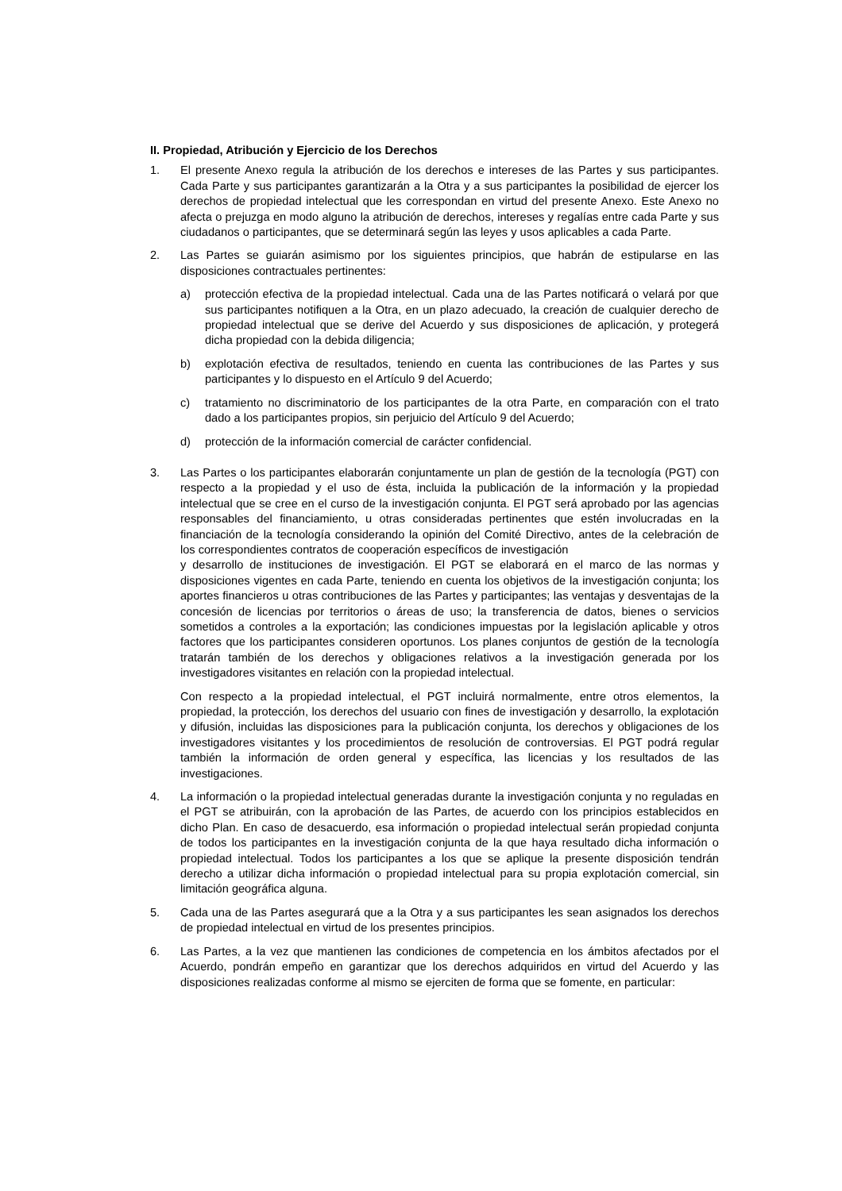II. Propiedad, Atribución y Ejercicio de los Derechos
1. El presente Anexo regula la atribución de los derechos e intereses de las Partes y sus participantes. Cada Parte y sus participantes garantizarán a la Otra y a sus participantes la posibilidad de ejercer los derechos de propiedad intelectual que les correspondan en virtud del presente Anexo. Este Anexo no afecta o prejuzga en modo alguno la atribución de derechos, intereses y regalías entre cada Parte y sus ciudadanos o participantes, que se determinará según las leyes y usos aplicables a cada Parte.
2. Las Partes se guiarán asimismo por los siguientes principios, que habrán de estipularse en las disposiciones contractuales pertinentes:
a) protección efectiva de la propiedad intelectual. Cada una de las Partes notificará o velará por que sus participantes notifiquen a la Otra, en un plazo adecuado, la creación de cualquier derecho de propiedad intelectual que se derive del Acuerdo y sus disposiciones de aplicación, y protegerá dicha propiedad con la debida diligencia;
b) explotación efectiva de resultados, teniendo en cuenta las contribuciones de las Partes y sus participantes y lo dispuesto en el Artículo 9 del Acuerdo;
c) tratamiento no discriminatorio de los participantes de la otra Parte, en comparación con el trato dado a los participantes propios, sin perjuicio del Artículo 9 del Acuerdo;
d) protección de la información comercial de carácter confidencial.
3. Las Partes o los participantes elaborarán conjuntamente un plan de gestión de la tecnología (PGT) con respecto a la propiedad y el uso de ésta, incluida la publicación de la información y la propiedad intelectual que se cree en el curso de la investigación conjunta. El PGT será aprobado por las agencias responsables del financiamiento, u otras consideradas pertinentes que estén involucradas en la financiación de la tecnología considerando la opinión del Comité Directivo, antes de la celebración de los correspondientes contratos de cooperación específicos de investigación
y desarrollo de instituciones de investigación. El PGT se elaborará en el marco de las normas y disposiciones vigentes en cada Parte, teniendo en cuenta los objetivos de la investigación conjunta; los aportes financieros u otras contribuciones de las Partes y participantes; las ventajas y desventajas de la concesión de licencias por territorios o áreas de uso; la transferencia de datos, bienes o servicios sometidos a controles a la exportación; las condiciones impuestas por la legislación aplicable y otros factores que los participantes consideren oportunos. Los planes conjuntos de gestión de la tecnología tratarán también de los derechos y obligaciones relativos a la investigación generada por los investigadores visitantes en relación con la propiedad intelectual.
Con respecto a la propiedad intelectual, el PGT incluirá normalmente, entre otros elementos, la propiedad, la protección, los derechos del usuario con fines de investigación y desarrollo, la explotación y difusión, incluidas las disposiciones para la publicación conjunta, los derechos y obligaciones de los investigadores visitantes y los procedimientos de resolución de controversias. El PGT podrá regular también la información de orden general y específica, las licencias y los resultados de las investigaciones.
4. La información o la propiedad intelectual generadas durante la investigación conjunta y no reguladas en el PGT se atribuirán, con la aprobación de las Partes, de acuerdo con los principios establecidos en dicho Plan. En caso de desacuerdo, esa información o propiedad intelectual serán propiedad conjunta de todos los participantes en la investigación conjunta de la que haya resultado dicha información o propiedad intelectual. Todos los participantes a los que se aplique la presente disposición tendrán derecho a utilizar dicha información o propiedad intelectual para su propia explotación comercial, sin limitación geográfica alguna.
5. Cada una de las Partes asegurará que a la Otra y a sus participantes les sean asignados los derechos de propiedad intelectual en virtud de los presentes principios.
6. Las Partes, a la vez que mantienen las condiciones de competencia en los ámbitos afectados por el Acuerdo, pondrán empeño en garantizar que los derechos adquiridos en virtud del Acuerdo y las disposiciones realizadas conforme al mismo se ejerciten de forma que se fomente, en particular: